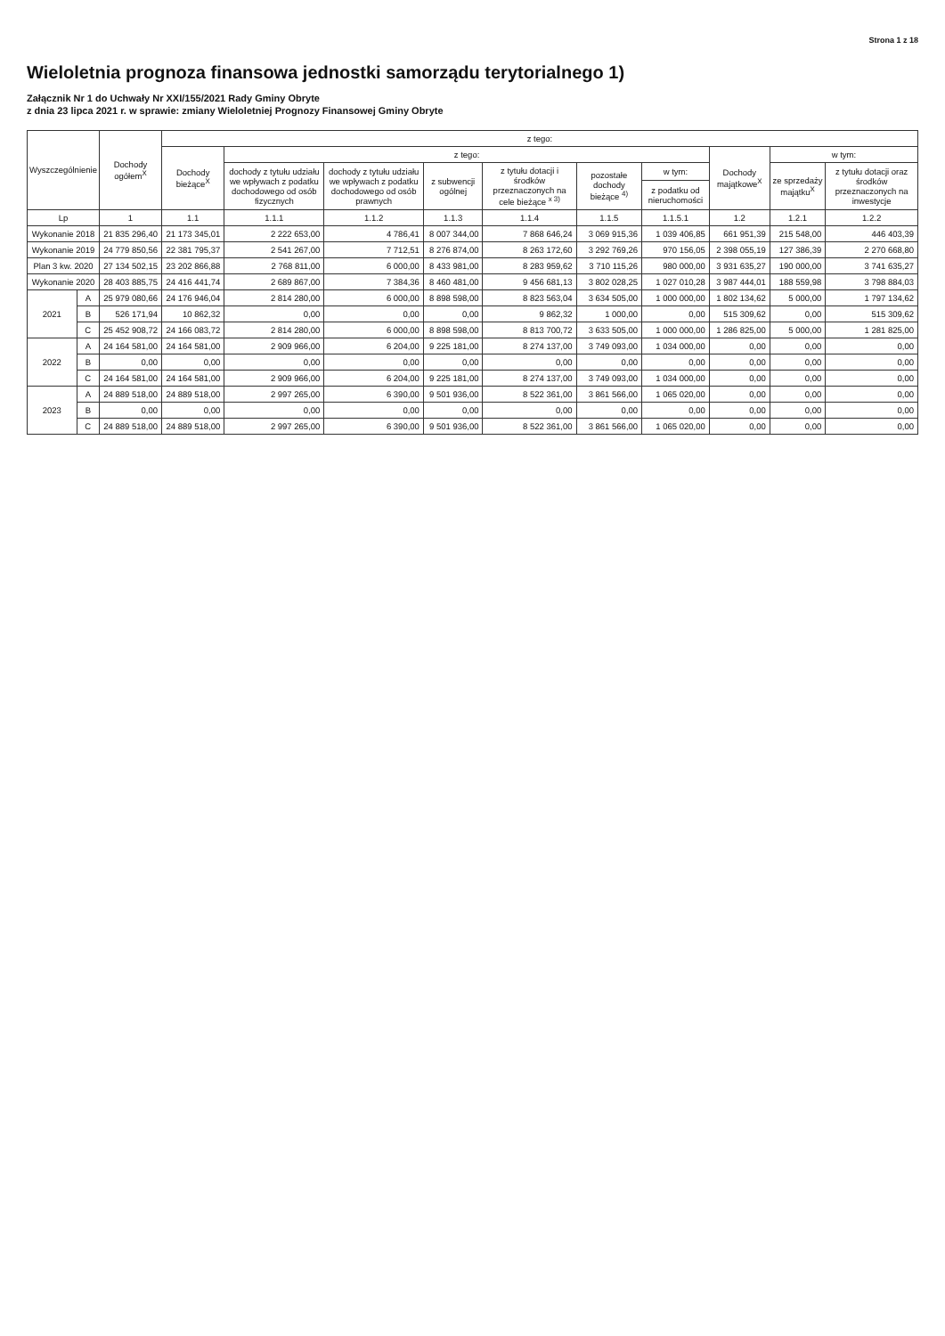Strona 1 z 18
Wieloletnia prognoza finansowa jednostki samorządu terytorialnego 1)
Załącznik Nr 1 do Uchwały Nr XXI/155/2021 Rady Gminy Obryte
z dnia 23 lipca 2021 r. w sprawie: zmiany Wieloletniej Prognozy Finansowej Gminy Obryte
| Wyszczególnienie | | Dochody ogółem<sup>X</sup> | z tego: | | | | | | | | | |
| --- | --- | --- | --- | --- | --- | --- | --- | --- | --- | --- | --- | --- |
| | | | Dochody bieżące<sup>X</sup> | z tego: | | | | | | Dochody majątkowe<sup>X</sup> | w tym: | |
| | | | | dochody z tytułu udziału we wpływach z podatku dochodowego od osób fizycznych | dochody z tytułu udziału we wpływach z podatku dochodowego od osób prawnych | z subwencji ogólnej | z tytułu dotacji i środków przeznaczonych na cele bieżące <sup>x 3)</sup> | pozostałe dochody bieżące <sup>4)</sup> | w tym: | | ze sprzedaży majątku<sup>X</sup> | z tytułu dotacji oraz środków przeznaczonych na inwestycje |
| | | | | | | | | | z podatku od nieruchomości | | | |
| Lp | | 1 | 1.1 | 1.1.1 | 1.1.2 | 1.1.3 | 1.1.4 | 1.1.5 | 1.1.5.1 | 1.2 | 1.2.1 | 1.2.2 |
| Wykonanie 2018 | | 21 835 296,40 | 21 173 345,01 | 2 222 653,00 | 4 786,41 | 8 007 344,00 | 7 868 646,24 | 3 069 915,36 | 1 039 406,85 | 661 951,39 | 215 548,00 | 446 403,39 |
| Wykonanie 2019 | | 24 779 850,56 | 22 381 795,37 | 2 541 267,00 | 7 712,51 | 8 276 874,00 | 8 263 172,60 | 3 292 769,26 | 970 156,05 | 2 398 055,19 | 127 386,39 | 2 270 668,80 |
| Plan 3 kw. 2020 | | 27 134 502,15 | 23 202 866,88 | 2 768 811,00 | 6 000,00 | 8 433 981,00 | 8 283 959,62 | 3 710 115,26 | 980 000,00 | 3 931 635,27 | 190 000,00 | 3 741 635,27 |
| Wykonanie 2020 | | 28 403 885,75 | 24 416 441,74 | 2 689 867,00 | 7 384,36 | 8 460 481,00 | 9 456 681,13 | 3 802 028,25 | 1 027 010,28 | 3 987 444,01 | 188 559,98 | 3 798 884,03 |
| 2021 | A | 25 979 080,66 | 24 176 946,04 | 2 814 280,00 | 6 000,00 | 8 898 598,00 | 8 823 563,04 | 3 634 505,00 | 1 000 000,00 | 1 802 134,62 | 5 000,00 | 1 797 134,62 |
| | B | 526 171,94 | 10 862,32 | 0,00 | 0,00 | 0,00 | 9 862,32 | 1 000,00 | 0,00 | 515 309,62 | 0,00 | 515 309,62 |
| | C | 25 452 908,72 | 24 166 083,72 | 2 814 280,00 | 6 000,00 | 8 898 598,00 | 8 813 700,72 | 3 633 505,00 | 1 000 000,00 | 1 286 825,00 | 5 000,00 | 1 281 825,00 |
| 2022 | A | 24 164 581,00 | 24 164 581,00 | 2 909 966,00 | 6 204,00 | 9 225 181,00 | 8 274 137,00 | 3 749 093,00 | 1 034 000,00 | 0,00 | 0,00 | 0,00 |
| | B | 0,00 | 0,00 | 0,00 | 0,00 | 0,00 | 0,00 | 0,00 | 0,00 | 0,00 | 0,00 | 0,00 |
| | C | 24 164 581,00 | 24 164 581,00 | 2 909 966,00 | 6 204,00 | 9 225 181,00 | 8 274 137,00 | 3 749 093,00 | 1 034 000,00 | 0,00 | 0,00 | 0,00 |
| 2023 | A | 24 889 518,00 | 24 889 518,00 | 2 997 265,00 | 6 390,00 | 9 501 936,00 | 8 522 361,00 | 3 861 566,00 | 1 065 020,00 | 0,00 | 0,00 | 0,00 |
| | B | 0,00 | 0,00 | 0,00 | 0,00 | 0,00 | 0,00 | 0,00 | 0,00 | 0,00 | 0,00 | 0,00 |
| | C | 24 889 518,00 | 24 889 518,00 | 2 997 265,00 | 6 390,00 | 9 501 936,00 | 8 522 361,00 | 3 861 566,00 | 1 065 020,00 | 0,00 | 0,00 | 0,00 |